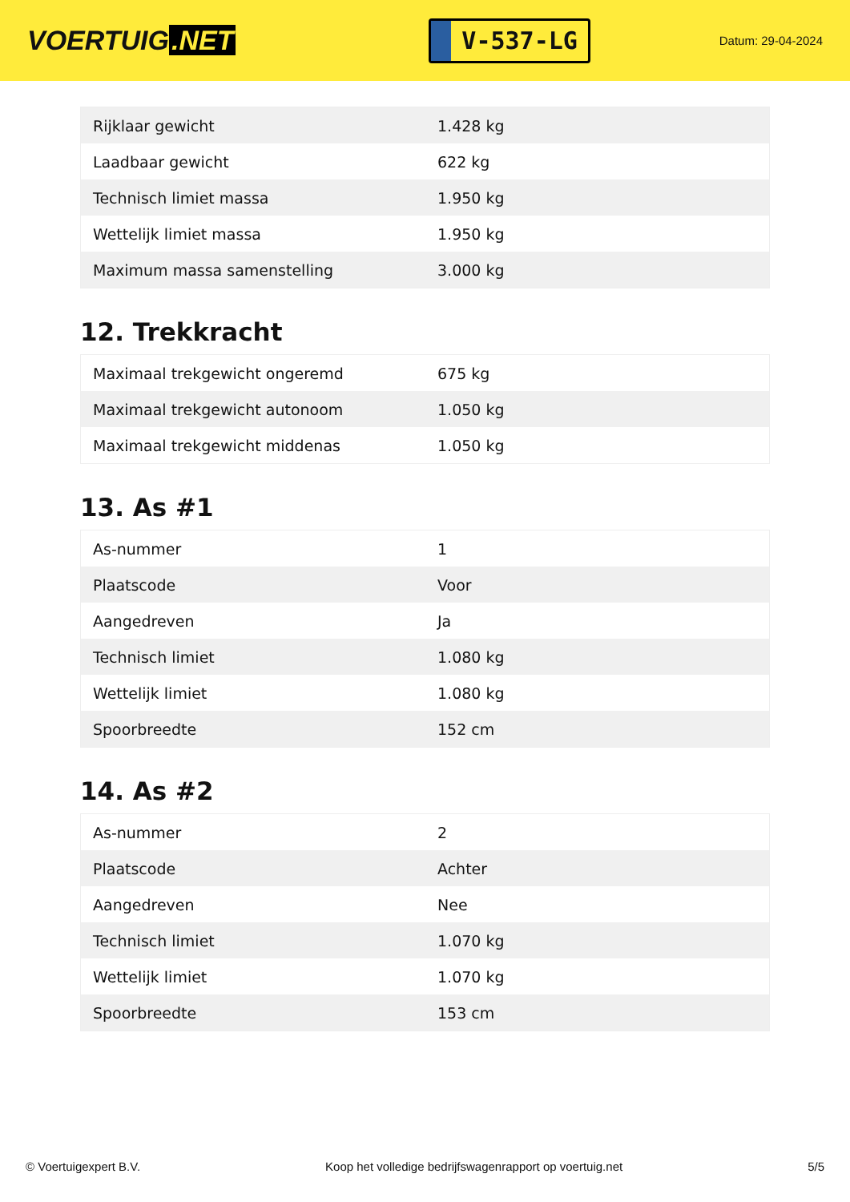VOERTUIG.NET
V-537-LG
Datum: 29-04-2024
| Rijklaar gewicht | 1.428 kg |
| Laadbaar gewicht | 622 kg |
| Technisch limiet massa | 1.950 kg |
| Wettelijk limiet massa | 1.950 kg |
| Maximum massa samenstelling | 3.000 kg |
12. Trekkracht
| Maximaal trekgewicht ongeremd | 675 kg |
| Maximaal trekgewicht autonoom | 1.050 kg |
| Maximaal trekgewicht middenas | 1.050 kg |
13. As #1
| As-nummer | 1 |
| Plaatscode | Voor |
| Aangedreven | Ja |
| Technisch limiet | 1.080 kg |
| Wettelijk limiet | 1.080 kg |
| Spoorbreedte | 152 cm |
14. As #2
| As-nummer | 2 |
| Plaatscode | Achter |
| Aangedreven | Nee |
| Technisch limiet | 1.070 kg |
| Wettelijk limiet | 1.070 kg |
| Spoorbreedte | 153 cm |
© Voertuigexpert B.V. Koop het volledige bedrijfswagenrapport op voertuig.net 5/5